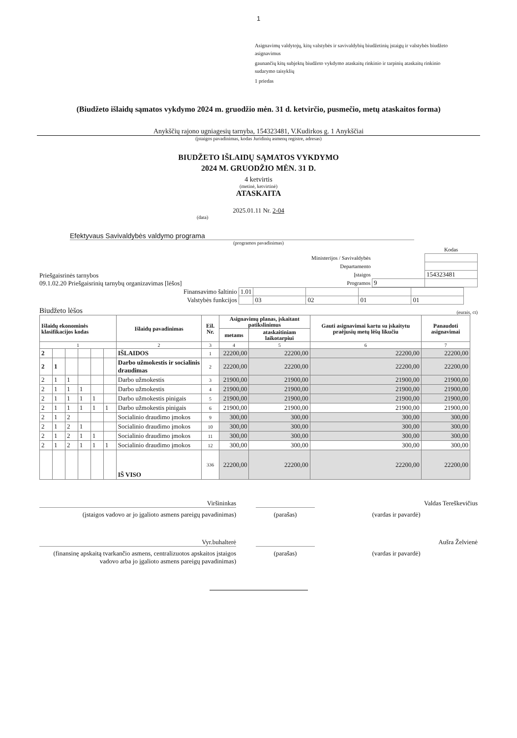1
Asignavimų valdytojų, kitų valstybės ir savivaldybių biudžetinių įstaigų ir valstybės biudžeto asignavimus
gaunančių kitų subjektų biudžeto vykdymo ataskaitų rinkinio ir tarpinių ataskaitų rinkinio sudarymo taisyklių
1 priedas
(Biudžeto išlaidų sąmatos vykdymo 2024 m. gruodžio mėn. 31 d. ketvirčio, pusmečio, metų ataskaitos forma)
Anykščių rajono ugniagesių tarnyba, 154323481, V.Kudirkos g. 1 Anykščiai
(įstaigos pavadinimas, kodas Juridinių asmenų registre, adresas)
BIUDŽETO IŠLAIDŲ SĄMATOS VYKDYMO
2024 M. GRUODŽIO MĖN. 31 D.
4 ketvirtis
(metinė, ketvirtinė)
ATASKAITA
2025.01.11 Nr. 2-04
(data)
Efektyvaus Savivaldybės valdymo programa
(programos pavadinimas)
Priešgaisrinės tarnybos
09.1.02.20 Priešgaisrinių tarnybų organizavimas [lėšos]
| | | Kodas |
| Ministerijos / Savivaldybės | | |
| Departamento | | |
| Įstaigos | | 154323481 |
| Programos | 9 | |
| Finansavimo šaltinio | 1.01 | | | | |
| Valstybės funkcijos | | 03 | 02 | 01 | 01 |
Biudžeto lėšos
(eurais, ct)
| Išlaidų ekonominės klasifikacijos kodas | | | | | | Išlaidų pavadinimas | Eil. Nr. | Asignavimų planas, įskaitant patikslinimus | | Gauti asignavimai kartu su įskaitytu praėjusių metų lėšų likučiu | Panaudoti asignavimai |
| --- | --- | --- | --- | --- | --- | --- | --- | --- | --- | --- | --- |
| | | | | | | | | metams | ataskaitiniam laikotarpiui | | |
| 1 | | | | | | 2 | 3 | 4 | 5 | 6 | 7 |
| 2 | | | | | | IŠLAIDOS | 1 | 22200,00 | 22200,00 | 22200,00 | 22200,00 |
| 2 | 1 | | | | | Darbo užmokestis ir socialinis draudimas | 2 | 22200,00 | 22200,00 | 22200,00 | 22200,00 |
| 2 | 1 | 1 | | | | Darbo užmokestis | 3 | 21900,00 | 21900,00 | 21900,00 | 21900,00 |
| 2 | 1 | 1 | 1 | | | Darbo užmokestis | 4 | 21900,00 | 21900,00 | 21900,00 | 21900,00 |
| 2 | 1 | 1 | 1 | 1 | | Darbo užmokestis pinigais | 5 | 21900,00 | 21900,00 | 21900,00 | 21900,00 |
| 2 | 1 | 1 | 1 | 1 | 1 | Darbo užmokestis pinigais | 6 | 21900,00 | 21900,00 | 21900,00 | 21900,00 |
| 2 | 1 | 2 | | | | Socialinio draudimo įmokos | 9 | 300,00 | 300,00 | 300,00 | 300,00 |
| 2 | 1 | 2 | 1 | | | Socialinio draudimo įmokos | 10 | 300,00 | 300,00 | 300,00 | 300,00 |
| 2 | 1 | 2 | 1 | 1 | | Socialinio draudimo įmokos | 11 | 300,00 | 300,00 | 300,00 | 300,00 |
| 2 | 1 | 2 | 1 | 1 | 1 | Socialinio draudimo įmokos | 12 | 300,00 | 300,00 | 300,00 | 300,00 |
| | | | | | | IŠ VISO | 336 | 22200,00 | 22200,00 | 22200,00 | 22200,00 |
Viršininkas Valdas Tereškevičius
(įstaigos vadovo ar jo įgalioto asmens pareigų pavadinimas)
(parašas) (vardas ir pavardė)
Vyr.buhalterė Aušra Želvienė
(finansinę apskaitą tvarkančio asmens, centralizuotos apskaitos įstaigos vadovo arba jo įgalioto asmens pareigų pavadinimas)
(parašas) (vardas ir pavardė)